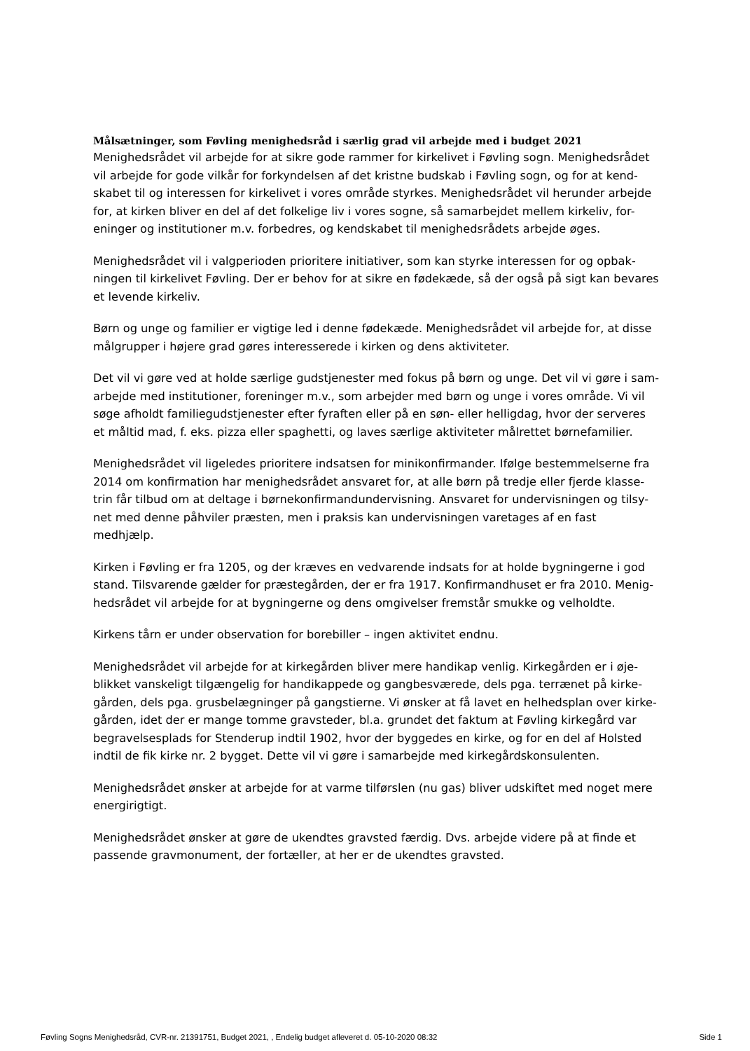Målsætninger, som Føvling menighedsråd i særlig grad vil arbejde med i budget 2021
Menighedsrådet vil arbejde for at sikre gode rammer for kirkelivet i Føvling sogn. Menighedsrådet vil arbejde for gode vilkår for forkyndelsen af det kristne budskab i Føvling sogn, og for at kend-skabet til og interessen for kirkelivet i vores område styrkes. Menighedsrådet vil herunder arbejde for, at kirken bliver en del af det folkelige liv i vores sogne, så samarbejdet mellem kirkeliv, for-eninger og institutioner m.v. forbedres, og kendskabet til menighedsrådets arbejde øges.
Menighedsrådet vil i valgperioden prioritere initiativer, som kan styrke interessen for og opbak-ningen til kirkelivet Føvling. Der er behov for at sikre en fødekæde, så der også på sigt kan bevares et levende kirkeliv.
Børn og unge og familier er vigtige led i denne fødekæde. Menighedsrådet vil arbejde for, at disse målgrupper i højere grad gøres interesserede i kirken og dens aktiviteter.
Det vil vi gøre ved at holde særlige gudstjenester med fokus på børn og unge. Det vil vi gøre i sam-arbejde med institutioner, foreninger m.v., som arbejder med børn og unge i vores område. Vi vil søge afholdt familiegudstjenester efter fyraften eller på en søn- eller helligdag, hvor der serveres et måltid mad, f. eks. pizza eller spaghetti, og laves særlige aktiviteter målrettet børnefamilier.
Menighedsrådet vil ligeledes prioritere indsatsen for minikonfirmander. Ifølge bestemmelserne fra 2014 om konfirmation har menighedsrådet ansvaret for, at alle børn på tredje eller fjerde klasse-trin får tilbud om at deltage i børnekonfirmandundervisning. Ansvaret for undervisningen og tilsy-net med denne påhviler præsten, men i praksis kan undervisningen varetages af en fast medhjælp.
Kirken i Føvling er fra 1205, og der kræves en vedvarende indsats for at holde bygningerne i god stand. Tilsvarende gælder for præstegården, der er fra 1917. Konfirmandhuset er fra 2010. Menig-hedsrådet vil arbejde for at bygningerne og dens omgivelser fremstår smukke og velholdte.
Kirkens tårn er under observation for borebiller – ingen aktivitet endnu.
Menighedsrådet vil arbejde for at kirkegården bliver mere handikap venlig. Kirkegården er i øje-blikket vanskeligt tilgængelig for handikappede og gangbesværede, dels pga. terrænet på kirke-gården, dels pga. grusbelægninger på gangstierne. Vi ønsker at få lavet en helhedsplan over kirke-gården, idet der er mange tomme gravsteder, bl.a. grundet det faktum at Føvling kirkegård var begravelsesplads for Stenderup indtil 1902, hvor der byggedes en kirke, og for en del af Holsted indtil de fik kirke nr. 2 bygget. Dette vil vi gøre i samarbejde med kirkegårdskonsulenten.
Menighedsrådet ønsker at arbejde for at varme tilførslen (nu gas) bliver udskiftet med noget mere energirigtigt.
Menighedsrådet ønsker at gøre de ukendtes gravsted færdig. Dvs. arbejde videre på at finde et passende gravmonument, der fortæller, at her er de ukendtes gravsted.
Føvling Sogns Menighedsråd, CVR-nr. 21391751, Budget 2021, , Endelig budget afleveret d. 05-10-2020 08:32 Side 1